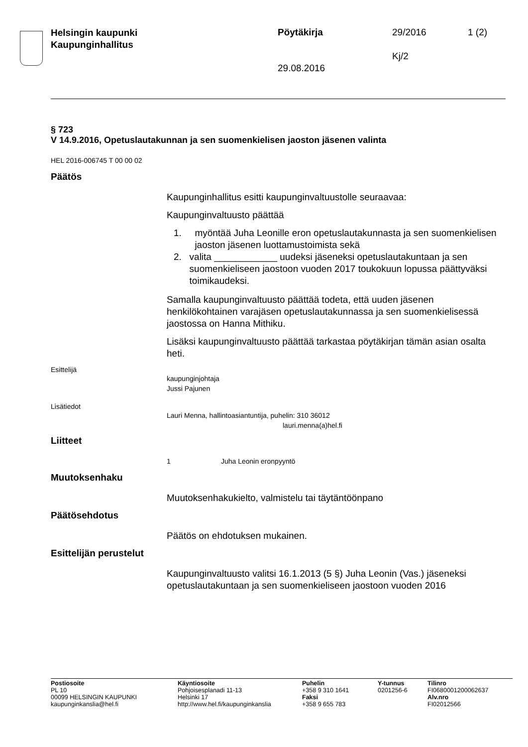Helsingin kaupunki
Kaupunginhallitus
Pöytäkirja 29/2016 1 (2)
Kj/2
29.08.2016
§ 723
V 14.9.2016, Opetuslautakunnan ja sen suomenkielisen jaoston jäsenen valinta
HEL 2016-006745 T 00 00 02
Päätös
Kaupunginhallitus esitti kaupunginvaltuustolle seuraavaa:
Kaupunginvaltuusto päättää
1. myöntää Juha Leonille eron opetuslautakunnasta ja sen suomenkielisen jaoston jäsenen luottamustoimista sekä
2. valita ____________ uudeksi jäseneksi opetuslautakuntaan ja sen suomenkieliseen jaostoon vuoden 2017 toukokuun lopussa päättyväksi toimikaudeksi.
Samalla kaupunginvaltuusto päättää todeta, että uuden jäsenen henkilökohtainen varajäsen opetuslautakunnassa ja sen suomenkielisessä jaostossa on Hanna Mithiku.
Lisäksi kaupunginvaltuusto päättää tarkastaa pöytäkirjan tämän asian osalta heti.
Esittelijä
kaupunginjohtaja
Jussi Pajunen
Lisätiedot
Lauri Menna, hallintoasiantuntija, puhelin: 310 36012
lauri.menna(a)hel.fi
Liitteet
1 Juha Leonin eronpyyntö
Muutoksenhaku
Muutoksenhakukielto, valmistelu tai täytäntöönpano
Päätösehdotus
Päätös on ehdotuksen mukainen.
Esittelijän perustelut
Kaupunginvaltuusto valitsi 16.1.2013 (5 §) Juha Leonin (Vas.) jäseneksi opetuslautakuntaan ja sen suomenkieliseen jaostoon vuoden 2016
Postiosoite
PL 10
00099 HELSINGIN KAUPUNKI
kaupunginkanslia@hel.fi
Käyntiosoite
Pohjoisesplanadi 11-13
Helsinki 17
http://www.hel.fi/kaupunginkanslia
Puhelin
+358 9 310 1641
Faksi
+358 9 655 783
Y-tunnus
0201256-6
Tilinro
FI0680001200062637
Alv.nro
FI02012566